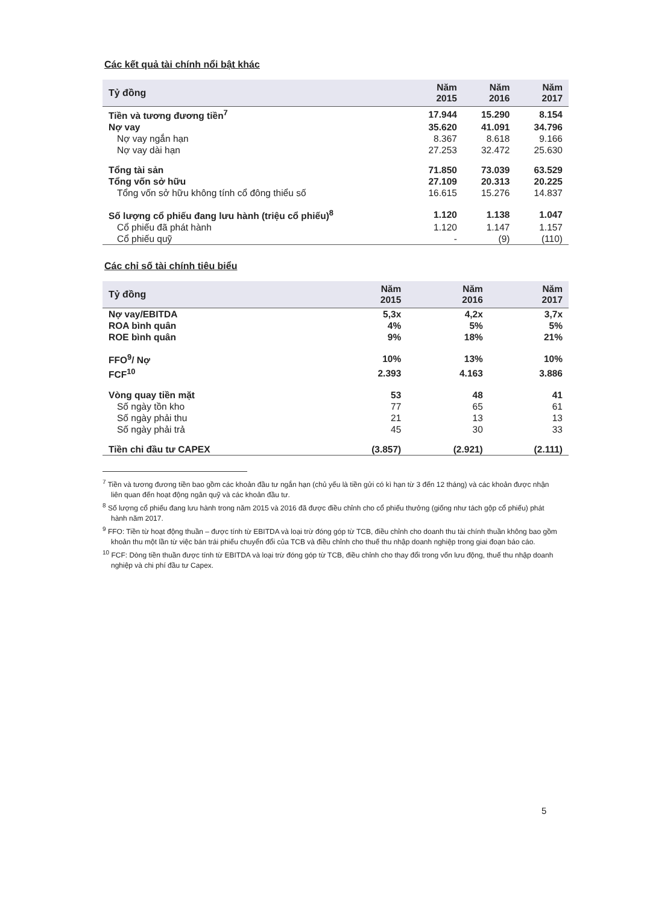Các kết quả tài chính nổi bật khác
| Tỷ đồng | Năm 2015 | Năm 2016 | Năm 2017 |
| --- | --- | --- | --- |
| Tiền và tương đương tiền<sup>7</sup> | 17.944 | 15.290 | 8.154 |
| Nợ vay | 35.620 | 41.091 | 34.796 |
| Nợ vay ngắn hạn | 8.367 | 8.618 | 9.166 |
| Nợ vay dài hạn | 27.253 | 32.472 | 25.630 |
| Tổng tài sản | 71.850 | 73.039 | 63.529 |
| Tổng vốn sở hữu | 27.109 | 20.313 | 20.225 |
| Tổng vốn sở hữu không tính cổ đông thiểu số | 16.615 | 15.276 | 14.837 |
| Số lượng cổ phiếu đang lưu hành (triệu cổ phiếu)<sup>8</sup> | 1.120 | 1.138 | 1.047 |
| Cổ phiếu đã phát hành | 1.120 | 1.147 | 1.157 |
| Cổ phiếu quỹ | - | (9) | (110) |
Các chỉ số tài chính tiêu biểu
| Tỷ đồng | Năm 2015 | Năm 2016 | Năm 2017 |
| --- | --- | --- | --- |
| Nợ vay/EBITDA | 5,3x | 4,2x | 3,7x |
| ROA bình quân | 4% | 5% | 5% |
| ROE bình quân | 9% | 18% | 21% |
| FFO<sup>9</sup>/ Nợ | 10% | 13% | 10% |
| FCF<sup>10</sup> | 2.393 | 4.163 | 3.886 |
| Vòng quay tiền mặt | 53 | 48 | 41 |
| Số ngày tồn kho | 77 | 65 | 61 |
| Số ngày phải thu | 21 | 13 | 13 |
| Số ngày phải trả | 45 | 30 | 33 |
| Tiền chi đầu tư CAPEX | (3.857) | (2.921) | (2.111) |
<sup>7</sup> Tiền và tương đương tiền bao gồm các khoản đầu tư ngắn hạn (chủ yếu là tiền gửi có kì hạn từ 3 đến 12 tháng) và các khoản được nhận liên quan đến hoạt động ngân quỹ và các khoản đầu tư.
<sup>8</sup> Số lượng cổ phiếu đang lưu hành trong năm 2015 và 2016 đã được điều chỉnh cho cổ phiếu thưởng (giống như tách gộp cổ phiếu) phát hành năm 2017.
<sup>9</sup> FFO: Tiền từ hoạt động thuần – được tính từ EBITDA và loại trừ đóng góp từ TCB, điều chỉnh cho doanh thu tài chính thuần không bao gồm khoản thu một lần từ việc bán trái phiếu chuyển đổi của TCB và điều chỉnh cho thuế thu nhập doanh nghiệp trong giai đoạn báo cáo.
<sup>10</sup> FCF: Dòng tiền thuần được tính từ EBITDA và loại trừ đóng góp từ TCB, điều chỉnh cho thay đổi trong vốn lưu động, thuế thu nhập doanh nghiệp và chi phí đầu tư Capex.
5